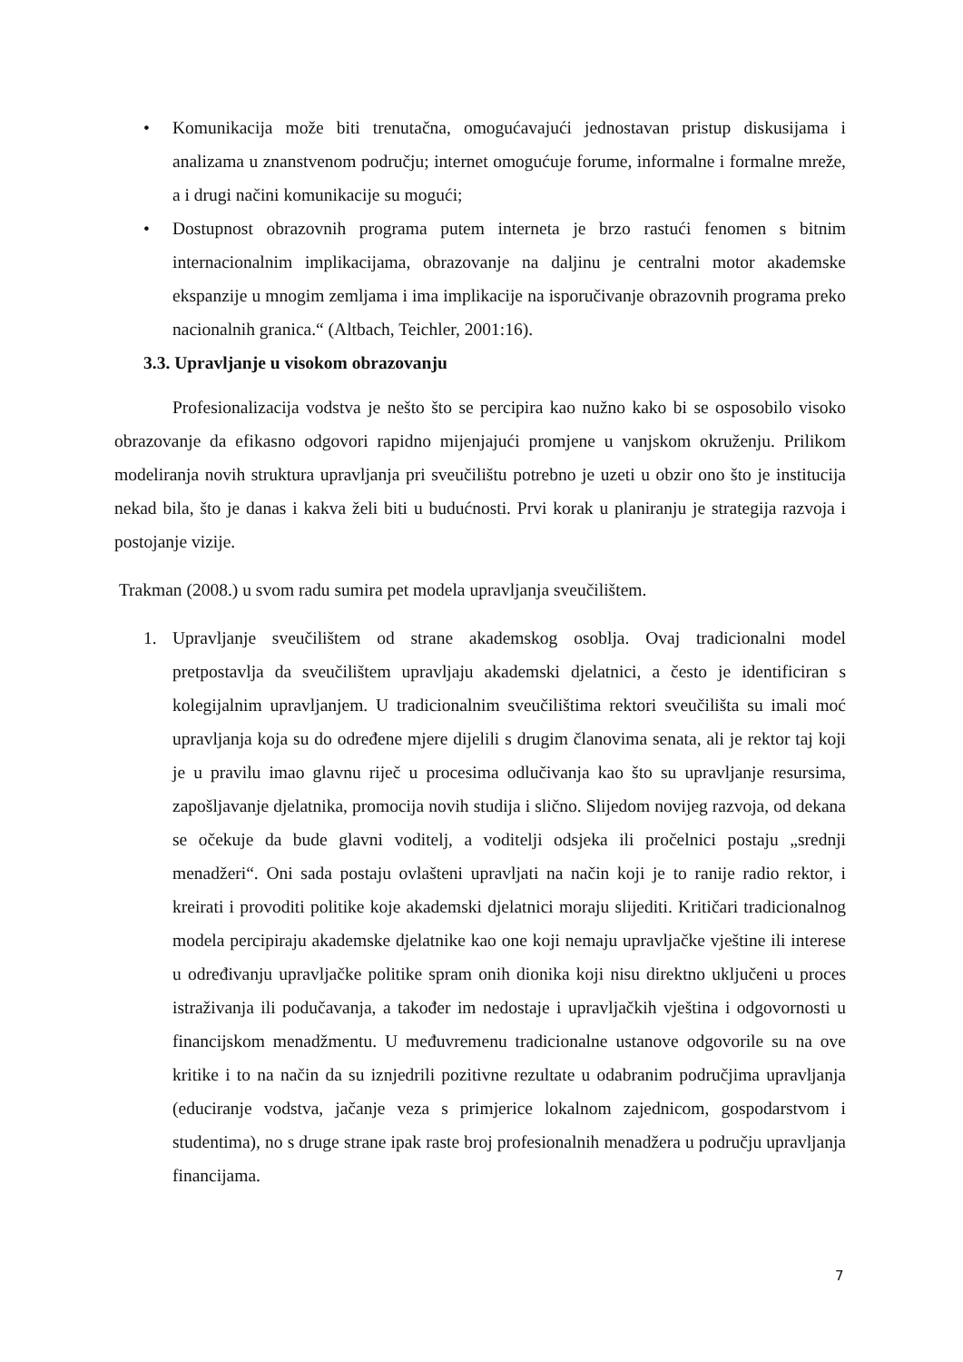• Komunikacija može biti trenutačna, omogućavajući jednostavan pristup diskusijama i analizama u znanstvenom području; internet omogućuje forume, informalne i formalne mreže, a i drugi načini komunikacije su mogući;
• Dostupnost obrazovnih programa putem interneta je brzo rastući fenomen s bitnim internacionalnim implikacijama, obrazovanje na daljinu je centralni motor akademske ekspanzije u mnogim zemljama i ima implikacije na isporučivanje obrazovnih programa preko nacionalnih granica.“ (Altbach, Teichler, 2001:16).
3.3. Upravljanje u visokom obrazovanju
Profesionalizacija vodstva je nešto što se percipira kao nužno kako bi se osposobilo visoko obrazovanje da efikasno odgovori rapidno mijenjajući promjene u vanjskom okruženju. Prilikom modeliranja novih struktura upravljanja pri sveučilištu potrebno je uzeti u obzir ono što je institucija nekad bila, što je danas i kakva želi biti u budućnosti. Prvi korak u planiranju je strategija razvoja i postojanje vizije.
Trakman (2008.) u svom radu sumira pet modela upravljanja sveučilištem.
1. Upravljanje sveučilištem od strane akademskog osoblja. Ovaj tradicionalni model pretpostavlja da sveučilištem upravljaju akademski djelatnici, a često je identificiran s kolegijalnim upravljanjem. U tradicionalnim sveučilištima rektori sveučilišta su imali moć upravljanja koja su do određene mjere dijelili s drugim članovima senata, ali je rektor taj koji je u pravilu imao glavnu riječ u procesima odlučivanja kao što su upravljanje resursima, zapošljavanje djelatnika, promocija novih studija i slično. Slijedom novijeg razvoja, od dekana se očekuje da bude glavni voditelj, a voditelji odsjeka ili pročelnici postaju „srednji menadžeri“. Oni sada postaju ovlašteni upravljati na način koji je to ranije radio rektor, i kreirati i provoditi politike koje akademski djelatnici moraju slijediti. Kritičari tradicionalnog modela percipiraju akademske djelatnike kao one koji nemaju upravljačke vještine ili interese u određivanju upravljačke politike spram onih dionika koji nisu direktno uključeni u proces istraživanja ili podučavanja, a također im nedostaje i upravljačkih vještina i odgovornosti u financijskom menadžmentu. U međuvremenu tradicionalne ustanove odgovorile su na ove kritike i to na način da su iznjedrili pozitivne rezultate u odabranim područjima upravljanja (educiranje vodstva, jačanje veza s primjerice lokalnom zajednicom, gospodarstvom i studentima), no s druge strane ipak raste broj profesionalnih menadžera u području upravljanja financijama.
7